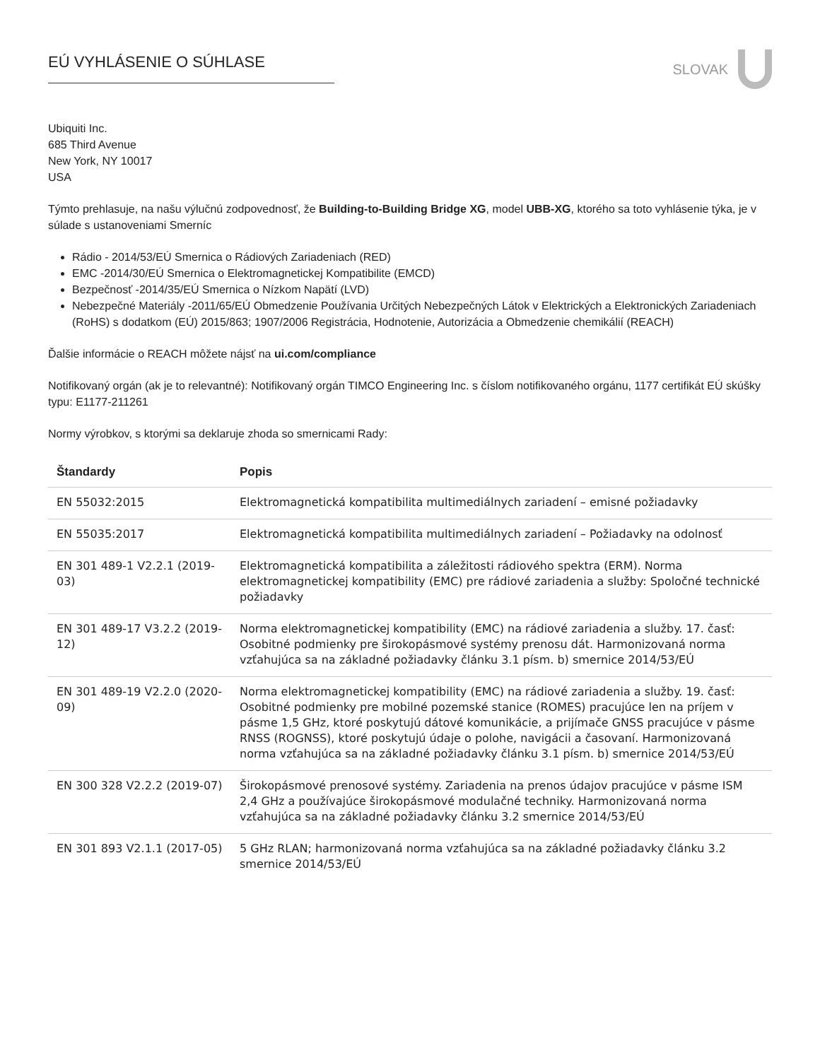EÚ VYHLÁSENIE O SÚHLASE
SLOVAK
Ubiquiti Inc.
685 Third Avenue
New York, NY 10017
USA
Týmto prehlasuje, na našu výlučnú zodpovednosť, že Building-to-Building Bridge XG, model UBB-XG, ktorého sa toto vyhlásenie týka, je v súlade s ustanoveniami Smerníc
Rádio - 2014/53/EÚ Smernica o Rádiových Zariadeniach (RED)
EMC -2014/30/EÚ Smernica o Elektromagnetickej Kompatibilite (EMCD)
Bezpečnosť -2014/35/EÚ Smernica o Nízkom Napätí (LVD)
Nebezpečné Materiály -2011/65/EÚ Obmedzenie Používania Určitých Nebezpečných Látok v Elektrických a Elektronických Zariadeniach (RoHS) s dodatkom (EÚ) 2015/863; 1907/2006 Registrácia, Hodnotenie, Autorizácia a Obmedzenie chemikálií (REACH)
Ďalšie informácie o REACH môžete nájsť na ui.com/compliance
Notifikovaný orgán (ak je to relevantné): Notifikovaný orgán TIMCO Engineering Inc. s číslom notifikovaného orgánu, 1177 certifikát EÚ skúšky typu: E1177-211261
Normy výrobkov, s ktorými sa deklaruje zhoda so smernicami Rady:
| Štandardy | Popis |
| --- | --- |
| EN 55032:2015 | Elektromagnetická kompatibilita multimediálnych zariadení – emisné požiadavky |
| EN 55035:2017 | Elektromagnetická kompatibilita multimediálnych zariadení – Požiadavky na odolnosť |
| EN 301 489-1 V2.2.1 (2019-03) | Elektromagnetická kompatibilita a záležitosti rádiového spektra (ERM). Norma elektromagnetickej kompatibility (EMC) pre rádiové zariadenia a služby: Spoločné technické požiadavky |
| EN 301 489-17 V3.2.2 (2019-12) | Norma elektromagnetickej kompatibility (EMC) na rádiové zariadenia a služby. 17. časť: Osobitné podmienky pre širokopásmové systémy prenosu dát. Harmonizovaná norma vzťahujúca sa na základné požiadavky článku 3.1 písm. b) smernice 2014/53/EÚ |
| EN 301 489-19 V2.2.0 (2020-09) | Norma elektromagnetickej kompatibility (EMC) na rádiové zariadenia a služby. 19. časť: Osobitné podmienky pre mobilné pozemské stanice (ROMES) pracujúce len na príjem v pásme 1,5 GHz, ktoré poskytujú dátové komunikácie, a prijímače GNSS pracujúce v pásme RNSS (ROGNSS), ktoré poskytujú údaje o polohe, navigácii a časovaní. Harmonizovaná norma vzťahujúca sa na základné požiadavky článku 3.1 písm. b) smernice 2014/53/EÚ |
| EN 300 328 V2.2.2 (2019-07) | Širokopásmové prenosové systémy. Zariadenia na prenos údajov pracujúce v pásme ISM 2,4 GHz a používajúce širokopásmové modulačné techniky. Harmonizovaná norma vzťahujúca sa na základné požiadavky článku 3.2 smernice 2014/53/EÚ |
| EN 301 893 V2.1.1 (2017-05) | 5 GHz RLAN; harmonizovaná norma vzťahujúca sa na základné požiadavky článku 3.2 smernice 2014/53/EÚ |